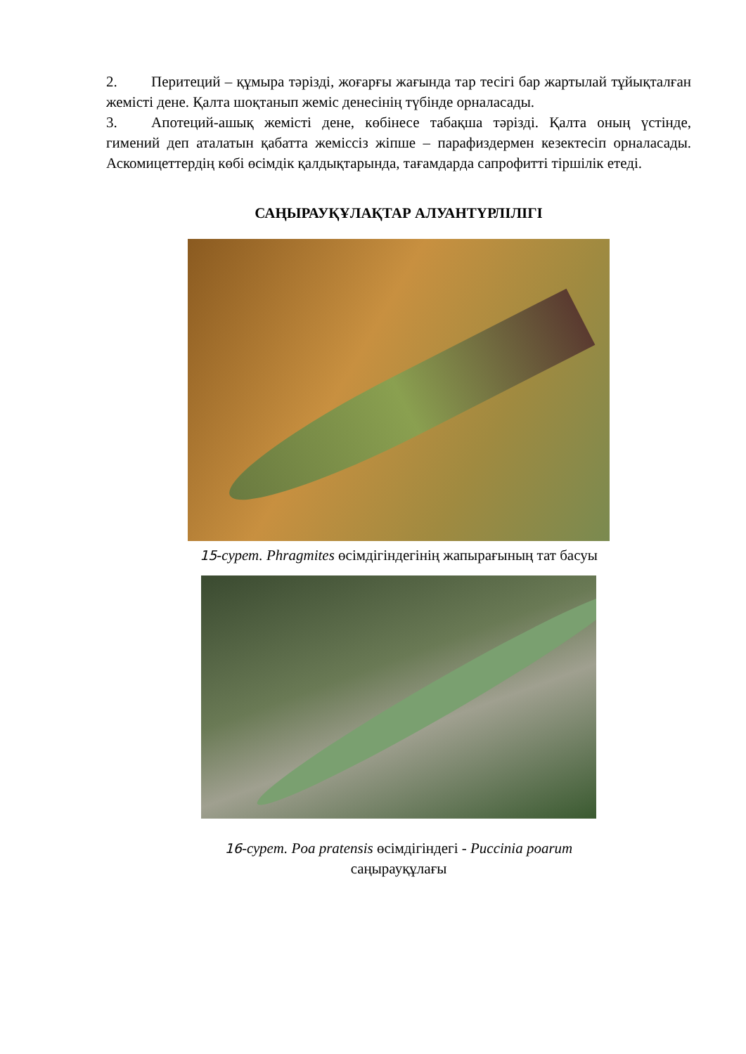2. Перитеций – құмыра тәрізді, жоғарғы жағында тар тесігі бар жартылай тұйықталған жемісті дене. Қалта шоқтанып жеміс денесінің түбінде орналасады.
3. Апотеций-ашық жемісті дене, көбінесе табақша тәрізді. Қалта оның үстінде, гимений деп аталатын қабатта жеміссіз жіпше – парафиздермен кезектесіп орналасады. Аскомицеттердің көбі өсімдік қалдықтарында, тағамдарда сапрофитті тіршілік етеді.
САҢЫРАУҚҰЛАҚТАР АЛУАНТҮРЛІЛІГІ
15-сурет. Phragmites өсімдігіндегінің жапырағының тат басуы
16-сурет. Poa pratensis өсімдігіндегі - Puccinia poarum
саңырауқұлағы